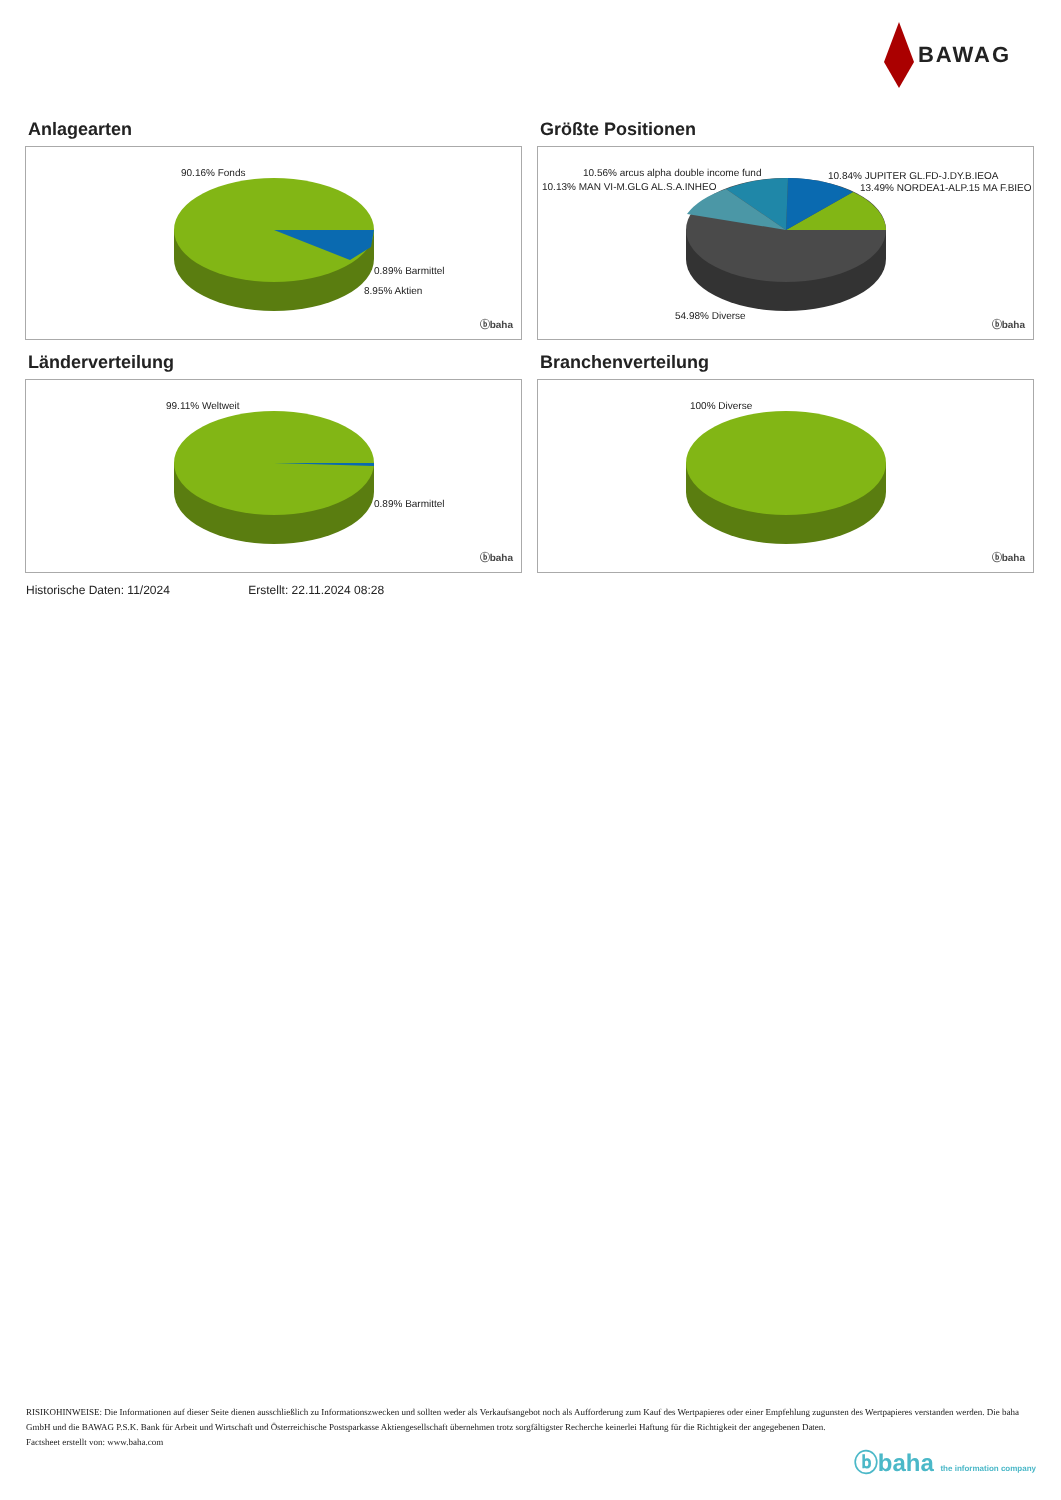BAWAG
Anlagearten
90.16% Fonds
0.89% Barmittel
8.95% Aktien
ⓑbaha
Größte Positionen
10.56% arcus alpha double income fund
10.13% MAN VI-M.GLG AL.S.A.INHEO
10.84% JUPITER GL.FD-J.DY.B.IEOA
13.49% NORDEA1-ALP.15 MA F.BIEO
54.98% Diverse
ⓑbaha
Länderverteilung
99.11% Weltweit
0.89% Barmittel
ⓑbaha
Branchenverteilung
100% Diverse
ⓑbaha
Historische Daten: 11/2024 Erstellt: 22.11.2024 08:28
RISIKOHINWEISE: Die Informationen auf dieser Seite dienen ausschließlich zu Informationszwecken und sollten weder als Verkaufsangebot noch als Aufforderung zum Kauf des Wertpapieres oder einer Empfehlung zugunsten des Wertpapieres verstanden werden. Die baha GmbH und die BAWAG P.S.K. Bank für Arbeit und Wirtschaft und Österreichische Postsparkasse Aktiengesellschaft übernehmen trotz sorgfältigster Recherche keinerlei Haftung für die Richtigkeit der angegebenen Daten.
Factsheet erstellt von: www.baha.com
ⓑbaha the information company